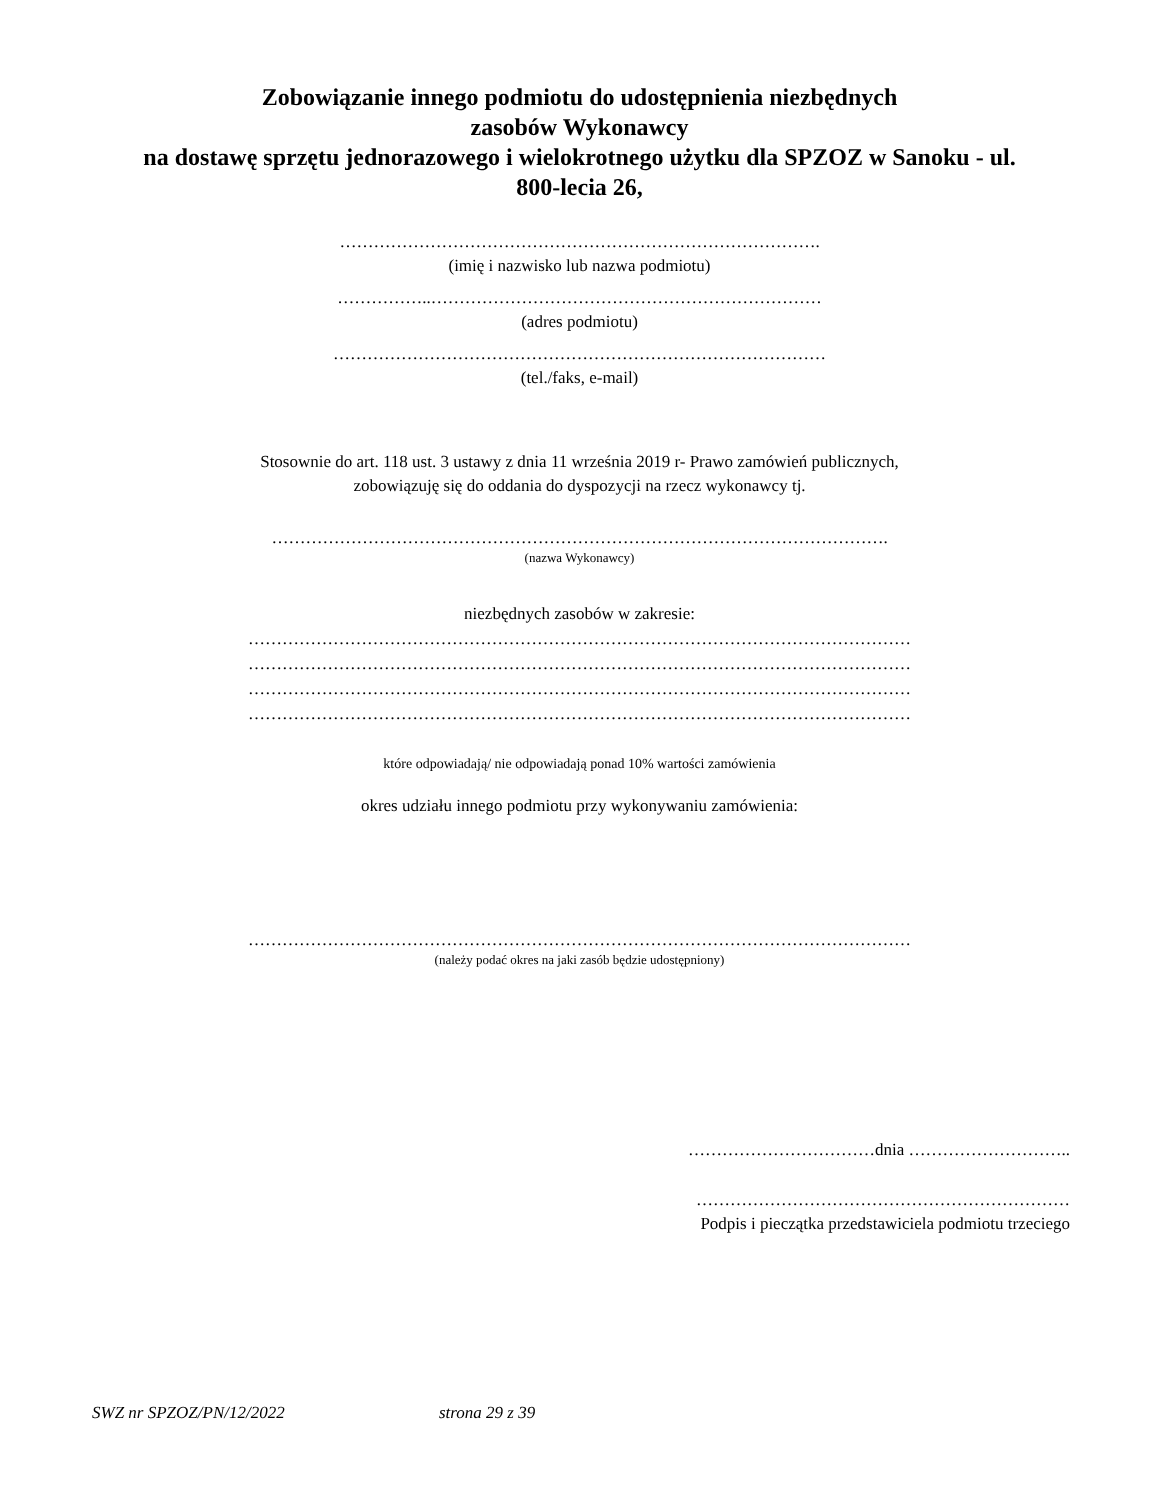Zobowiązanie innego podmiotu do udostępnienia niezbędnych
zasobów Wykonawcy
na dostawę sprzętu jednorazowego i wielokrotnego użytku dla SPZOZ w Sanoku - ul.
800-lecia 26,
………………………………………………………………………….
(imię i nazwisko lub nazwa podmiotu)
……………..……………………………………………………………
(adres podmiotu)
……………………………………………………………………………
(tel./faks, e-mail)
Stosownie do art. 118 ust. 3 ustawy z dnia 11 września 2019 r- Prawo zamówień publicznych,
zobowiązuję się do oddania do dyspozycji na rzecz wykonawcy tj.
……………………………………………………………………………………………….
(nazwa Wykonawcy)
niezbędnych zasobów w zakresie:
………………………………………………………………………………………………………
………………………………………………………………………………………………………
………………………………………………………………………………………………………
………………………………………………………………………………………………………
które odpowiadają/ nie odpowiadają ponad 10% wartości zamówienia
okres udziału innego podmiotu przy wykonywaniu zamówienia:
………………………………………………………………………………………………………
(należy podać okres na jaki zasób będzie udostępniony)
……………………………dnia ………………………..
…………………………………………………………
Podpis i pieczątka przedstawiciela podmiotu trzeciego
SWZ nr SPZOZ/PN/12/2022 strona 29 z 39